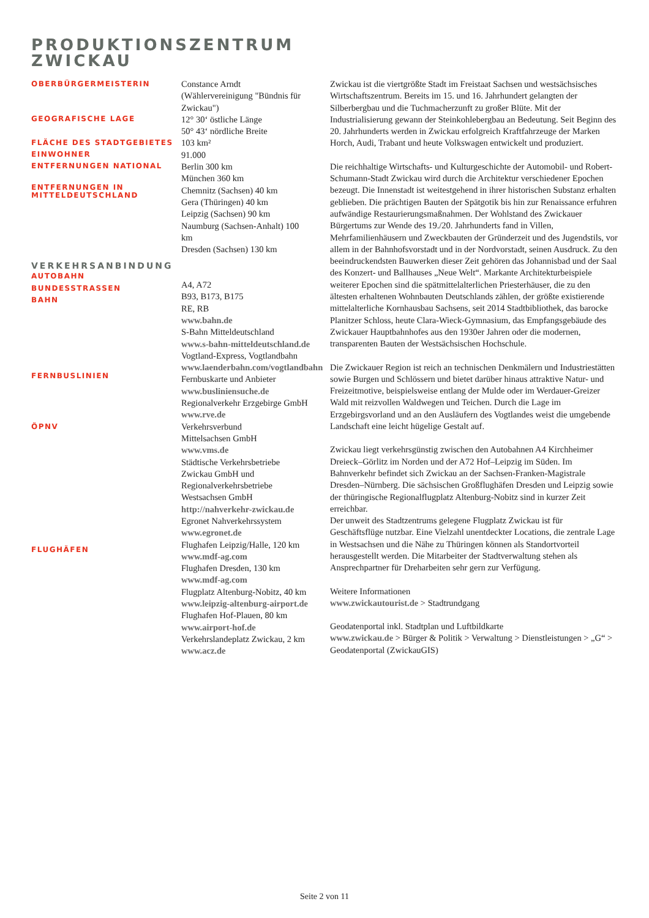PRODUKTIONSZENTRUM
ZWICKAU
OBERBÜRGERMEISTERIN
GEOGRAFISCHE LAGE
FLÄCHE DES STADTGEBIETES
EINWOHNER
ENTFERNUNGEN NATIONAL
ENTFERNUNGEN IN
MITTELDEUTSCHLAND
VERKEHRSANBINDUNG
AUTOBAHN
BUNDESSTRASSEN
BAHN
FERNBUSLINIEN
ÖPNV
FLUGHÄFEN
Constance Arndt
(Wählervereinigung "Bündnis für
Zwickau")
12° 30‘ östliche Länge
50° 43‘ nördliche Breite
103 km²
91.000
Berlin 300 km
München 360 km
Chemnitz (Sachsen) 40 km
Gera (Thüringen) 40 km
Leipzig (Sachsen) 90 km
Naumburg (Sachsen-Anhalt) 100
km
Dresden (Sachsen) 130 km
A4, A72
B93, B173, B175
RE, RB
www.bahn.de
S-Bahn Mitteldeutschland
www.s-bahn-mitteldeutschland.de
Vogtland-Express, Vogtlandbahn
www.laenderbahn.com/vogtlandbahn
Fernbuskarte und Anbieter
www.busliniensuche.de
Regionalverkehr Erzgebirge GmbH
www.rve.de
Verkehrsverbund
Mittelsachsen GmbH
www.vms.de
Städtische Verkehrsbetriebe
Zwickau GmbH und
Regionalverkehrsbetriebe
Westsachsen GmbH
http://nahverkehr-zwickau.de
Egronet Nahverkehrssystem
www.egronet.de
Flughafen Leipzig/Halle, 120 km
www.mdf-ag.com
Flughafen Dresden, 130 km
www.mdf-ag.com
Flugplatz Altenburg-Nobitz, 40 km
www.leipzig-altenburg-airport.de
Flughafen Hof-Plauen, 80 km
www.airport-hof.de
Verkehrslandeplatz Zwickau, 2 km
www.acz.de
Zwickau ist die viertgrößte Stadt im Freistaat Sachsen und westsächsisches Wirtschaftszentrum. Bereits im 15. und 16. Jahrhundert gelangten der Silberbergbau und die Tuchmacherzunft zu großer Blüte. Mit der Industrialisierung gewann der Steinkohlebergbau an Bedeutung. Seit Beginn des 20. Jahrhunderts werden in Zwickau erfolgreich Kraftfahrzeuge der Marken Horch, Audi, Trabant und heute Volkswagen entwickelt und produziert.
Die reichhaltige Wirtschafts- und Kulturgeschichte der Automobil- und Robert-Schumann-Stadt Zwickau wird durch die Architektur verschiedener Epochen bezeugt. Die Innenstadt ist weitestgehend in ihrer historischen Substanz erhalten geblieben. Die prächtigen Bauten der Spätgotik bis hin zur Renaissance erfuhren aufwändige Restaurierungsmaßnahmen. Der Wohlstand des Zwickauer Bürgertums zur Wende des 19./20. Jahrhunderts fand in Villen, Mehrfamilienhäusern und Zweckbauten der Gründerzeit und des Jugendstils, vor allem in der Bahnhofsvorstadt und in der Nordvorstadt, seinen Ausdruck. Zu den beeindruckendsten Bauwerken dieser Zeit gehören das Johannisbad und der Saal des Konzert- und Ballhauses „Neue Welt“. Markante Architekturbeispiele weiterer Epochen sind die spätmittelalterlichen Priesterhäuser, die zu den ältesten erhaltenen Wohnbauten Deutschlands zählen, der größte existierende mittelalterliche Kornhausbau Sachsens, seit 2014 Stadtbibliothek, das barocke Planitzer Schloss, heute Clara-Wieck-Gymnasium, das Empfangsgebäude des Zwickauer Hauptbahnhofes aus den 1930er Jahren oder die modernen, transparenten Bauten der Westsächsischen Hochschule.
Die Zwickauer Region ist reich an technischen Denkmälern und Industriestätten sowie Burgen und Schlössern und bietet darüber hinaus attraktive Natur- und Freizeitmotive, beispielsweise entlang der Mulde oder im Werdauer-Greizer Wald mit reizvollen Waldwegen und Teichen. Durch die Lage im Erzgebirgsvorland und an den Ausläufern des Vogtlandes weist die umgebende Landschaft eine leicht hügelige Gestalt auf.
Zwickau liegt verkehrsgünstig zwischen den Autobahnen A4 Kirchheimer Dreieck–Görlitz im Norden und der A72 Hof–Leipzig im Süden. Im Bahnverkehr befindet sich Zwickau an der Sachsen-Franken-Magistrale Dresden–Nürnberg. Die sächsischen Großflughäfen Dresden und Leipzig sowie der thüringische Regionalflugplatz Altenburg-Nobitz sind in kurzer Zeit erreichbar.
Der unweit des Stadtzentrums gelegene Flugplatz Zwickau ist für Geschäftsflüge nutzbar. Eine Vielzahl unentdeckter Locations, die zentrale Lage in Westsachsen und die Nähe zu Thüringen können als Standortvorteil herausgestellt werden. Die Mitarbeiter der Stadtverwaltung stehen als Ansprechpartner für Dreharbeiten sehr gern zur Verfügung.
Weitere Informationen
www.zwickautourist.de > Stadtrundgang
Geodatenportal inkl. Stadtplan und Luftbildkarte
www.zwickau.de > Bürger & Politik > Verwaltung > Dienstleistungen > „G“ > Geodatenportal (ZwickauGIS)
Seite 2 von 11